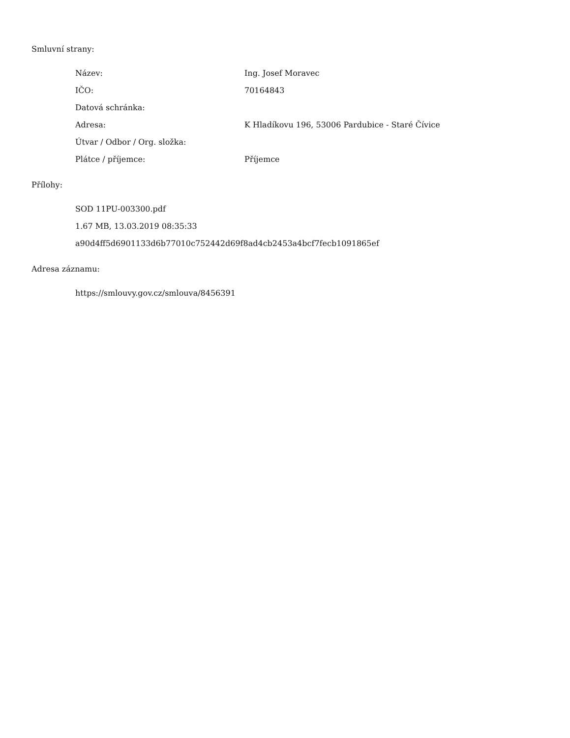Smluvní strany:
| Název: | Ing. Josef Moravec |
| IČO: | 70164843 |
| Datová schránka: | |
| Adresa: | K Hladíkovu 196, 53006 Pardubice - Staré Čívice |
| Útvar / Odbor / Org. složka: | |
| Plátce / příjemce: | Příjemce |
Přílohy:
SOD 11PU-003300.pdf
1.67 MB, 13.03.2019 08:35:33
a90d4ff5d6901133d6b77010c752442d69f8ad4cb2453a4bcf7fecb1091865ef
Adresa záznamu:
https://smlouvy.gov.cz/smlouva/8456391